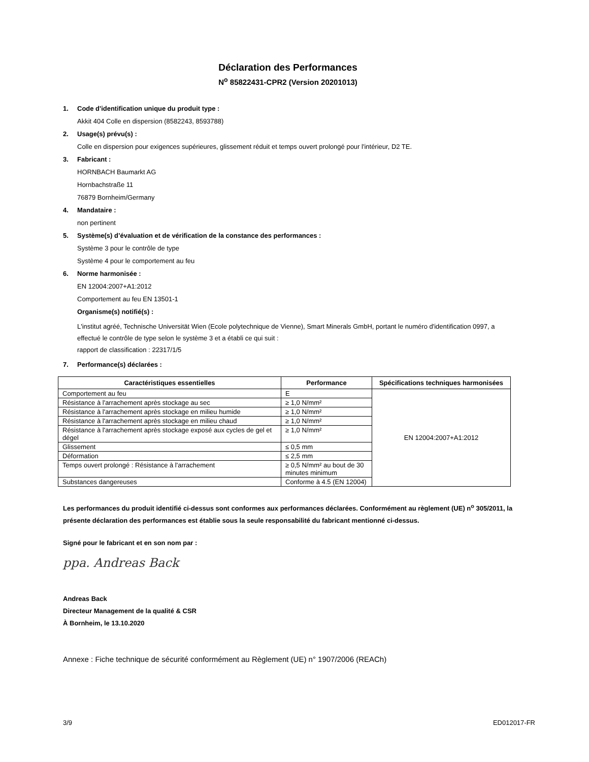Déclaration des Performances
N<sup>o</sup> 85822431-CPR2 (Version 20201013)
1. Code d'identification unique du produit type :
Akkit 404 Colle en dispersion (8582243, 8593788)
2. Usage(s) prévu(s) :
Colle en dispersion pour exigences supérieures, glissement réduit et temps ouvert prolongé pour l'intérieur, D2 TE.
3. Fabricant :
HORNBACH Baumarkt AG
Hornbachstraße 11
76879 Bornheim/Germany
4. Mandataire :
non pertinent
5. Système(s) d’évaluation et de vérification de la constance des performances :
Système 3 pour le contrôle de type
Système 4 pour le comportement au feu
6. Norme harmonisée :
EN 12004:2007+A1:2012
Comportement au feu EN 13501-1
Organisme(s) notifié(s) :
L'institut agréé, Technische Universität Wien (Ecole polytechnique de Vienne), Smart Minerals GmbH, portant le numéro d'identification 0997, a effectué le contrôle de type selon le système 3 et a établi ce qui suit :
rapport de classification : 22317/1/5
7. Performance(s) déclarées :
| Caractéristiques essentielles | Performance | Spécifications techniques harmonisées |
| --- | --- | --- |
| Comportement au feu | E | EN 12004:2007+A1:2012 |
| Résistance à l'arrachement après stockage au sec | ≥ 1,0 N/mm² | |
| Résistance à l'arrachement après stockage en milieu humide | ≥ 1,0 N/mm² | |
| Résistance à l'arrachement après stockage en milieu chaud | ≥ 1,0 N/mm² | |
| Résistance à l'arrachement après stockage exposé aux cycles de gel et dégel | ≥ 1,0 N/mm² | |
| Glissement | ≤ 0,5 mm | |
| Déformation | ≤ 2,5 mm | |
| Temps ouvert prolongé : Résistance à l'arrachement | ≥ 0,5 N/mm² au bout de 30 minutes minimum | |
| Substances dangereuses | Conforme à 4.5 (EN 12004) | |
Les performances du produit identifié ci-dessus sont conformes aux performances déclarées. Conformément au règlement (UE) n<sup>o</sup> 305/2011, la présente déclaration des performances est établie sous la seule responsabilité du fabricant mentionné ci-dessus.
Signé pour le fabricant et en son nom par :
ppa. Andreas Back
Andreas Back
Directeur Management de la qualité & CSR
À Bornheim, le 13.10.2020
Annexe : Fiche technique de sécurité conformément au Règlement (UE) n° 1907/2006 (REACh)
3/9 ED012017-FR